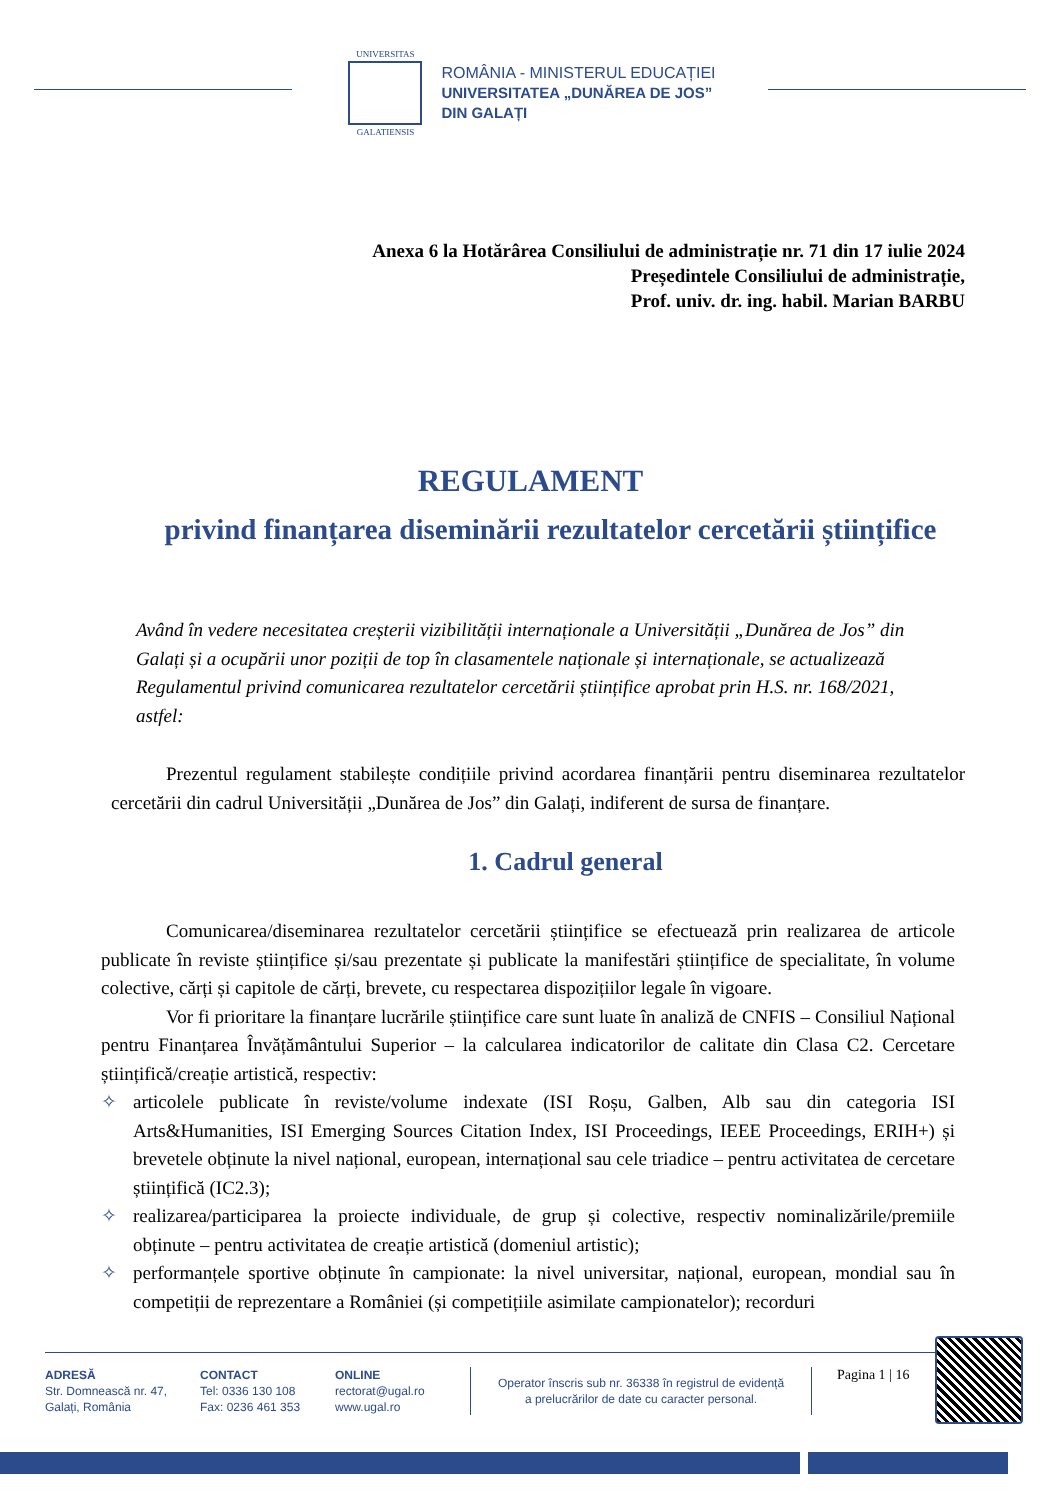UNIVERSITAS
GALATIENSIS
ROMÂNIA - MINISTERUL EDUCAȚIEI
UNIVERSITATEA „DUNĂREA DE JOS”
DIN GALAȚI
Anexa 6 la Hotărârea Consiliului de administrație nr. 71 din 17 iulie 2024
Președintele Consiliului de administrație,
Prof. univ. dr. ing. habil. Marian BARBU
REGULAMENT
privind finanțarea diseminării rezultatelor cercetării științifice
Având în vedere necesitatea creșterii vizibilității internaționale a Universității „Dunărea de Jos” din Galați și a ocupării unor poziții de top în clasamentele naționale și internaționale, se actualizează Regulamentul privind comunicarea rezultatelor cercetării științifice aprobat prin H.S. nr. 168/2021, astfel:
Prezentul regulament stabilește condițiile privind acordarea finanțării pentru diseminarea rezultatelor cercetării din cadrul Universității „Dunărea de Jos” din Galați, indiferent de sursa de finanțare.
1. Cadrul general
Comunicarea/diseminarea rezultatelor cercetării științifice se efectuează prin realizarea de articole publicate în reviste științifice și/sau prezentate și publicate la manifestări științifice de specialitate, în volume colective, cărți și capitole de cărți, brevete, cu respectarea dispozițiilor legale în vigoare.
Vor fi prioritare la finanțare lucrările științifice care sunt luate în analiză de CNFIS – Consiliul Național pentru Finanțarea Învățământului Superior – la calcularea indicatorilor de calitate din Clasa C2. Cercetare științifică/creație artistică, respectiv:
✧ articolele publicate în reviste/volume indexate (ISI Roșu, Galben, Alb sau din categoria ISI Arts&Humanities, ISI Emerging Sources Citation Index, ISI Proceedings, IEEE Proceedings, ERIH+) și brevetele obținute la nivel național, european, internațional sau cele triadice – pentru activitatea de cercetare științifică (IC2.3);
✧ realizarea/participarea la proiecte individuale, de grup și colective, respectiv nominalizările/premiile obținute – pentru activitatea de creație artistică (domeniul artistic);
✧ performanțele sportive obținute în campionate: la nivel universitar, național, european, mondial sau în competiții de reprezentare a României (și competițiile asimilate campionatelor); recorduri
ADRESĂ
Str. Domnească nr. 47,
Galați, România
CONTACT
Tel: 0336 130 108
Fax: 0236 461 353
ONLINE
rectorat@ugal.ro
www.ugal.ro
Operator înscris sub nr. 36338 în registrul de evidență
a prelucrărilor de date cu caracter personal.
Pagina 1 | 16